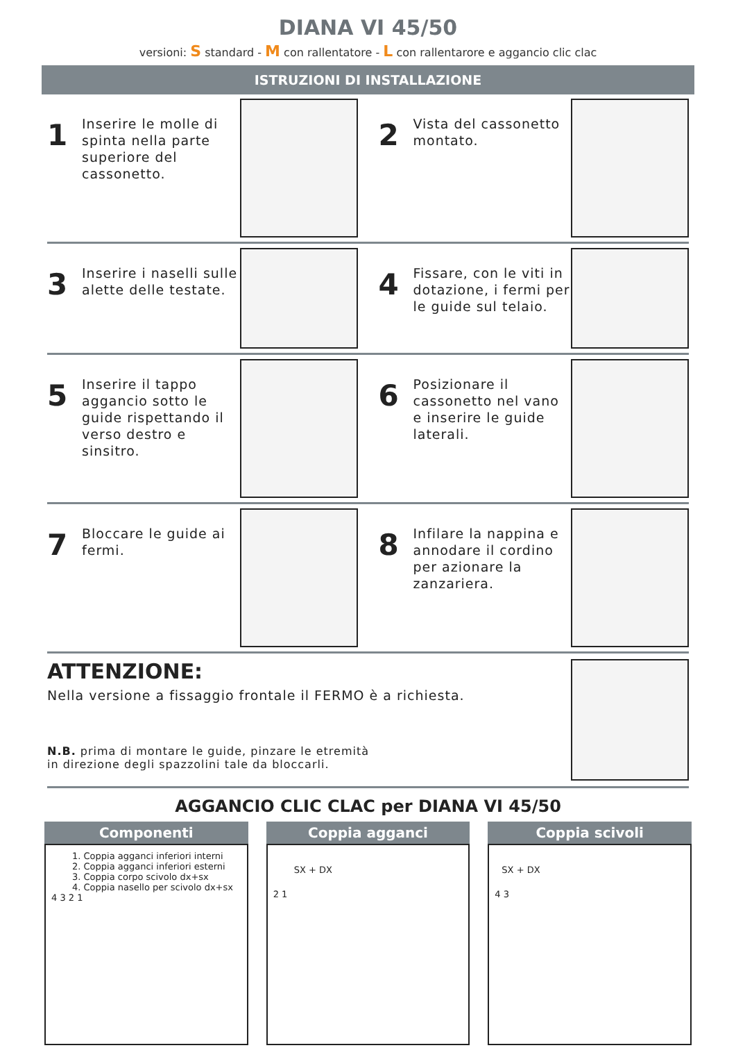DIANA VI 45/50
versioni: S standard - M con rallentatore - L con rallentarore e aggancio clic clac
ISTRUZIONI DI INSTALLAZIONE
1
Inserire le molle di spinta nella parte superiore del cassonetto.
2
Vista del cassonetto montato.
3
Inserire i naselli sulle alette delle testate.
4
Fissare, con le viti in dotazione, i fermi per le guide sul telaio.
5
Inserire il tappo aggancio sotto le guide rispettando il verso destro e sinsitro.
6
Posizionare il cassonetto nel vano e inserire le guide laterali.
7
Bloccare le guide ai fermi.
8
Infilare la nappina e annodare il cordino per azionare la zanzariera.
ATTENZIONE:
Nella versione a fissaggio frontale il FERMO è a richiesta.
N.B. prima di montare le guide, pinzare le etremità
in direzione degli spazzolini tale da bloccarli.
AGGANCIO CLIC CLAC per DIANA VI 45/50
Componenti
1. Coppia agganci inferiori interni
2. Coppia agganci inferiori esterni
3. Coppia corpo scivolo dx+sx
4. Coppia nasello per scivolo dx+sx
4 3 2 1
Coppia agganci
SX + DX
2 1
Coppia scivoli
SX + DX
4 3